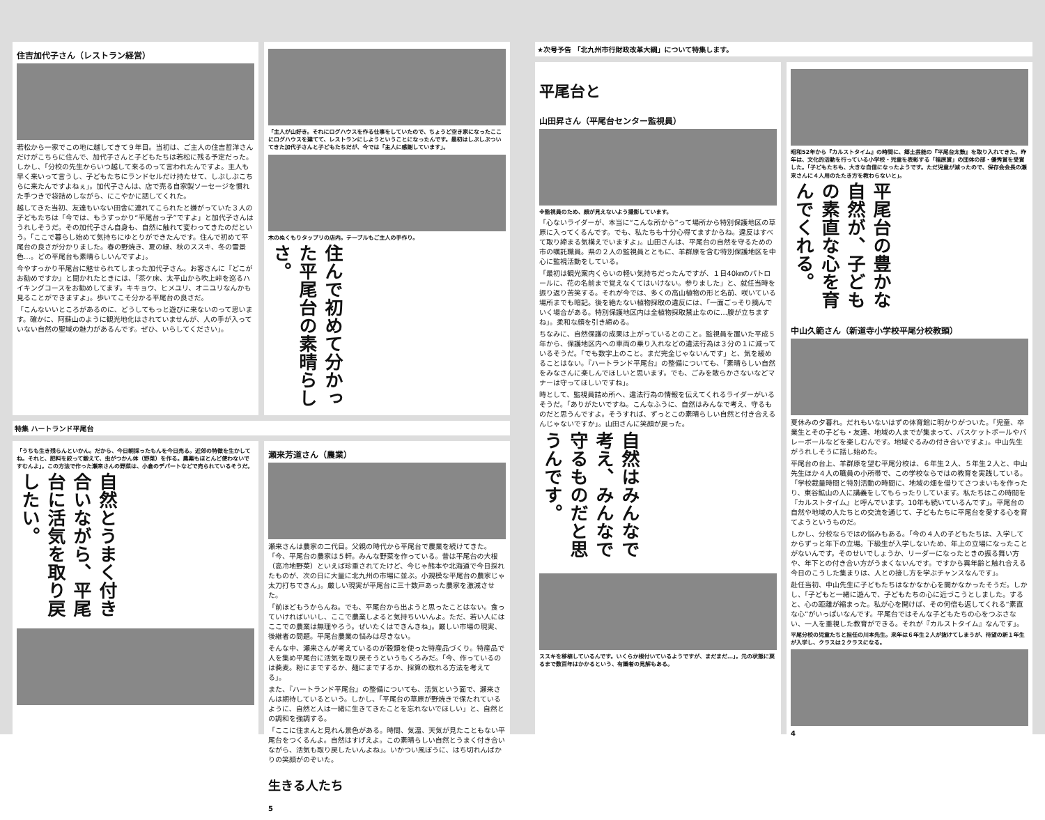住吉加代子さん（レストラン経営）
若松から一家でこの地に越してきて９年目。当初は、ご主人の住吉哲洋さんだけがこちらに住んで、加代子さんと子どもたちは若松に残る予定だった。しかし、「分校の先生からいつ越して来るのって言われたんですよ。主人も早く来いって言うし、子どもたちにランドセルだけ持たせて、しぶしぶこちらに来たんですよねぇ」。加代子さんは、店で売る自家製ソーセージを慣れた手つきで袋詰めしながら、にこやかに話してくれた。
越してきた当初、友達もいない田舎に連れてこられたと嫌がっていた３人の子どもたちは「今では、もうすっかり“平尾台っ子”ですよ」と加代子さんはうれしそうだ。その加代子さん自身も、自然に触れて変わってきたのだという。「ここで暮らし始めて気持ちにゆとりができたんです。住んで初めて平尾台の良さが分かりました。春の野焼き、夏の緑、秋のススキ、冬の雪景色…。どの平尾台も素晴らしいんですよ」。
今やすっかり平尾台に魅せられてしまった加代子さん。お客さんに『どこがお勧めですか』と聞かれたときには、「茶ケ床、太平山から吹上峠を巡るハイキングコースをお勧めしてます。キキョウ、ヒメユリ、オニユリなんかも見ることができますよ」。歩いてこそ分かる平尾台の良さだ。
「こんないいところがあるのに、どうしてもっと遊びに来ないのって思います。確かに、阿蘇山のように観光地化はされていませんが、人の手が入っていない自然の聖域の魅力があるんです。ぜひ、いらしてください」。
「主人が山好き。それにログハウスを作る仕事をしていたので、ちょうど空き家になったここにログハウスを建てて、レストランにしようということになったんです。最初はしぶしぶついてきた加代子さんと子どもたちだが、今では「主人に感謝しています」。
木のぬくもりタップリの店内。テーブルもご主人の手作り。
住んで初めて分かった平尾台の素晴らしさ。
特集 ハートランド平尾台
「うちも生き残らんといかん。だから、今日朝採ったもんを今日売る。近郊の特徴を生かしてね。それと、肥料を絞って鍛えて、虫がつかん体（野菜）を作る。農薬もほとんど使わないですむんよ」。この方法で作った瀬来さんの野菜は、小倉のデパートなどで売られているそうだ。
自然とうまく付き合いながら、平尾台に活気を取り戻したい。
瀬来芳道さん（農業）
瀬来さんは農家の二代目。父親の時代から平尾台で農業を続けてきた。「今、平尾台の農家は５軒。みんな野菜を作っている。昔は平尾台の大根（高冷地野菜）といえば珍重されてたけど、今じゃ熊本や北海道で今日採れたものが、次の日に大量に北九州の市場に並ぶ。小規模な平尾台の農家じゃ太刀打ちできん」。厳しい現実が平尾台に三十数戸あった農家を激減させた。
「前ほどもうからんね。でも、平尾台から出ようと思ったことはない。食っていければいいし、ここで農業しよると気持ちいいんよ。ただ、若い人にはここでの農業は無理やろう。ぜいたくはできんきね」。厳しい市場の現実、後継者の問題。平尾台農業の悩みは尽きない。
そんな中、瀬来さんが考えているのが穀類を使った特産品づくり。特産品で人を集め平尾台に活気を取り戻そうというもくろみだ。「今、作っているのは蕎麦。粉にまでするか、麺にまでするか、採算の取れる方法を考えてる」。
また、『ハートランド平尾台』の整備についても、活気という面で、瀬来さんは期待しているという。しかし、「平尾台の草原が野焼きで保たれているように、自然と人は一緒に生きてきたことを忘れないでほしい」と、自然との調和を強調する。
「ここに住まんと見れん景色がある。時間、気温、天気が見たこともない平尾台をつくるんよ。自然はすげえよ。この素晴らしい自然とうまく付き合いながら、活気も取り戻したいんよね」。いかつい風ぼうに、はち切れんばかりの笑顔がのぞいた。
生きる人たち
5
★次号予告 「北九州市行財政改革大綱」について特集します。
平尾台と
山田昇さん（平尾台センター監視員）
※監視員のため、顔が見えないよう撮影しています。
「心ないライダーが、本当に“こんな所から”って場所から特別保護地区の草原に入ってくるんです。でも、私たちも十分心得てますからね。違反はすべて取り締まる気構えでいますよ」。山田さんは、平尾台の自然を守るための市の嘱託職員。県の２人の監視員とともに、羊群原を含む特別保護地区を中心に監視活動をしている。
「最初は観光案内くらいの軽い気持ちだったんですが、１日40㎞のパトロールに、花の名前まで覚えなくてはいけない。参りました」と、就任当時を振り返り苦笑する。それが今では、多くの高山植物の形と名前、咲いている場所までも暗記。後を絶たない植物採取の違反には、「一面ごっそり摘んでいく場合がある。特別保護地区内は全植物採取禁止なのに…腹が立ちますね」。柔和な顔を引き締める。
ちなみに、自然保護の成果は上がっているとのこと。監視員を置いた平成５年から、保護地区内への車両の乗り入れなどの違法行為は３分の１に減っているそうだ。「でも数字上のこと。まだ完全じゃないんです」と、気を緩めることはない。『ハートランド平尾台』の整備についても、「素晴らしい自然をみなさんに楽しんでほしいと思います。でも、ごみを散らかさないなどマナーは守ってほしいですね」。
時として、監視員詰め所へ、違法行為の情報を伝えてくれるライダーがいるそうだ。「ありがたいですね。こんなふうに、自然はみんなで考え、守るものだと思うんですよ。そうすれば、ずっとこの素晴らしい自然と付き合えるんじゃないですか」。山田さんに笑顔が戻った。
自然はみんなで考え、みんなで守るものだと思うんです。
ススキを移植しているんです。いくらか根付いているようですが、まだまだ…」。元の状態に戻るまで数百年はかかるという、有識者の見解もある。
昭和52年から『カルストタイム』の時間に、郷土芸能の『平尾台太鼓』を取り入れてきた。昨年は、文化的活動を行っている小学校・児童を表彰する「福原賞」の団体の部・優秀賞を受賞した。「子どもたちも、大きな自信になったようです。ただ児童が減ったので、保存会会長の瀬来さんに４人用のたたき方を教わらないと」。
平尾台の豊かな自然が、子どもの素直な心を育んでくれる。
中山久範さん（新道寺小学校平尾分校教頭）
夏休みの夕暮れ。だれもいないはずの体育館に明かりがついた。「児童、卒業生とその子ども・友達、地域の人までが集まって、バスケットボールやバレーボールなどを楽しむんです。地域ぐるみの付き合いですよ」。中山先生がうれしそうに話し始めた。
平尾台の台上、羊群原を望む平尾分校は、６年生２人、５年生２人と、中山先生ほか４人の職員の小所帯で、この学校ならではの教育を実践している。「学校裁量時間と特別活動の時間に、地域の畑を借りてさつまいもを作ったり、東谷鉱山の人に講義をしてもらったりしています。私たちはこの時間を『カルストタイム』と呼んでいます。10年も続いているんです」。平尾台の自然や地域の人たちとの交流を通じて、子どもたちに平尾台を愛する心を育てようというものだ。
しかし、分校ならではの悩みもある。「今の４人の子どもたちは、入学してからずっと年下の立場。下級生が入学しないため、年上の立場になったことがないんです。そのせいでしょうか、リーダーになったときの振る舞い方や、年下との付き合い方がうまくないんです。ですから異年齢と触れ合える今日のこうした集まりは、人との接し方を学ぶチャンスなんです」。
赴任当初、中山先生に子どもたちはなかなか心を開かなかったそうだ。しかし、「子どもと一緒に遊んで、子どもたちの心に近づこうとしました。すると、心の距離が縮まった。私が心を開けば、その何倍も返してくれる“素直な心”がいっぱいなんです。平尾台ではそんな子どもたちの心をつぶさない、一人を重視した教育ができる。それが『カルストタイム』なんです」。
平尾分校の児童たちと担任の川本先生。来年は６年生２人が抜けてしまうが、待望の新１年生が入学し、クラスは２クラスになる。
4